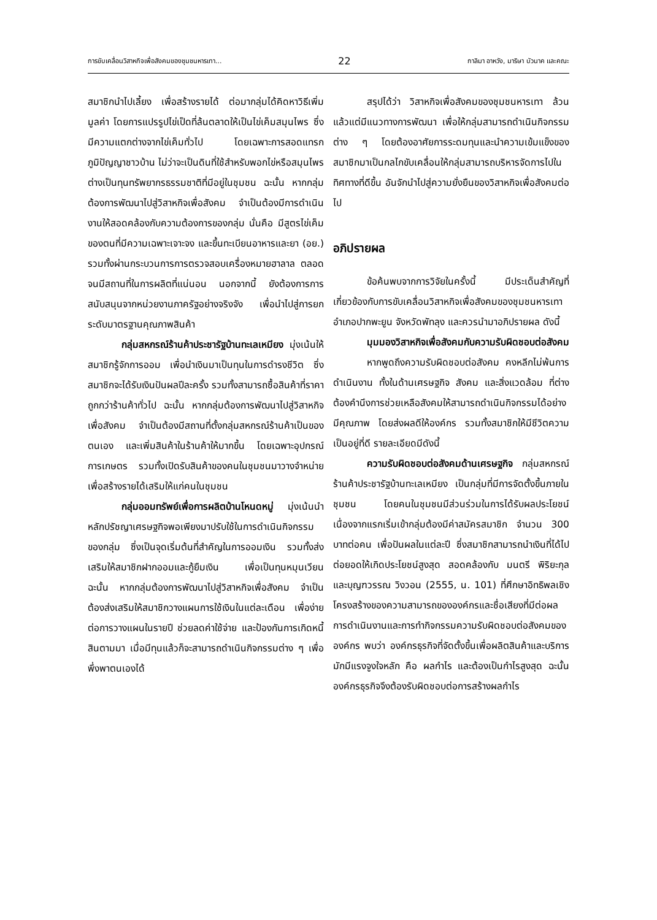การขับเคลื่อนวิสาหกิจเพื่อสังคมของชุมชนหารเทา... 22 กาลิมา อาหวัง, มาริษา บัวนาค และคณะ
สมาชิกนำไปเลี้ยง เพื่อสร้างรายได้ ต่อมากลุ่มได้คิดหาวิธีเพิ่มมูลค่า โดยการแปรรูปไข่เป็ดที่ล้นตลาดให้เป็นไข่เค็มสมุนไพร ซึ่งมีความแตกต่างจากไข่เค็มทั่วไป โดยเฉพาะการสอดแทรกภูมิปัญญาชาวบ้าน ไม่ว่าจะเป็นดินที่ใช้สำหรับพอกไข่หรือสมุนไพร ต่างเป็นทุนทรัพยากรธรรมชาติที่มีอยู่ในชุมชน ฉะนั้น หากกลุ่มต้องการพัฒนาไปสู่วิสาหกิจเพื่อสังคม จำเป็นต้องมีการดำเนินงานให้สอดคล้องกับความต้องการของกลุ่ม นั่นคือ มีสูตรไข่เค็มของตนที่มีความเฉพาะเจาะจง และขึ้นทะเบียนอาหารและยา (อย.) รวมทั้งผ่านกระบวนการการตรวจสอบเครื่องหมายฮาลาล ตลอดจนมีสถานที่ในการผลิตที่แน่นอน นอกจากนี้ ยังต้องการการสนับสนุนจากหน่วยงานภาครัฐอย่างจริงจัง เพื่อนำไปสู่การยกระดับมาตรฐานคุณภาพสินค้า
กลุ่มสหกรณ์ร้านค้าประชารัฐบ้านทะเลเหมียง มุ่งเน้นให้สมาชิกรู้จักการออม เพื่อนำเงินมาเป็นทุนในการดำรงชีวิต ซึ่งสมาชิกจะได้รับเงินปันผลปีละครั้ง รวมทั้งสามารถซื้อสินค้าที่ราคาถูกกว่าร้านค้าทั่วไป ฉะนั้น หากกลุ่มต้องการพัฒนาไปสู่วิสาหกิจเพื่อสังคม จำเป็นต้องมีสถานที่ตั้งกลุ่มสหกรณ์ร้านค้าเป็นของตนเอง และเพิ่มสินค้าในร้านค้าให้มากขึ้น โดยเฉพาะอุปกรณ์การเกษตร รวมทั้งเปิดรับสินค้าของคนในชุมชนมาวางจำหน่ายเพื่อสร้างรายได้เสริมให้แก่คนในชุมชน
กลุ่มออมทรัพย์เพื่อการผลิตบ้านโหนดหมู่ มุ่งเน้นนำหลักปรัชญาเศรษฐกิจพอเพียงมาปรับใช้ในการดำเนินกิจกรรมของกลุ่ม ซึ่งเป็นจุดเริ่มต้นที่สำคัญในการออมเงิน รวมทั้งส่งเสริมให้สมาชิกฝากออมและกู้ยืมเงิน เพื่อเป็นทุนหมุนเวียน ฉะนั้น หากกลุ่มต้องการพัฒนาไปสู่วิสาหกิจเพื่อสังคม จำเป็นต้องส่งเสริมให้สมาชิกวางแผนการใช้เงินในแต่ละเดือน เพื่อง่ายต่อการวางแผนในรายปี ช่วยลดค่าใช้จ่าย และป้องกันการเกิดหนี้สินตามมา เมื่อมีทุนแล้วก็จะสามารถดำเนินกิจกรรมต่าง ๆ เพื่อพึ่งพาตนเองได้
สรุปได้ว่า วิสาหกิจเพื่อสังคมของชุมชนหารเทา ล้วนแล้วแต่มีแนวทางการพัฒนา เพื่อให้กลุ่มสามารถดำเนินกิจกรรมต่าง ๆ โดยต้องอาศัยการระดมทุนและนำความเข้มแข็งของสมาชิกมาเป็นกลไกขับเคลื่อนให้กลุ่มสามารถบริหารจัดการไปในทิศทางที่ดีขึ้น อันจักนำไปสู่ความยั่งยืนของวิสาหกิจเพื่อสังคมต่อไป
อภิปรายผล
ข้อค้นพบจากการวิจัยในครั้งนี้ มีประเด็นสำคัญที่เกี่ยวข้องกับการขับเคลื่อนวิสาหกิจเพื่อสังคมของชุมชนหารเทา อำเภอปากพะยูน จังหวัดพัทลุง และควรนำมาอภิปรายผล ดังนี้
มุมมองวิสาหกิจเพื่อสังคมกับความรับผิดชอบต่อสังคม
หากพูดถึงความรับผิดชอบต่อสังคม คงหลีกไม่พ้นการดำเนินงาน ทั้งในด้านเศรษฐกิจ สังคม และสิ่งแวดล้อม ที่ต่างต้องคำนึงการช่วยเหลือสังคมให้สามารถดำเนินกิจกรรมได้อย่างมีคุณภาพ โดยส่งผลดีให้องค์กร รวมทั้งสมาชิกให้มีชีวิตความเป็นอยู่ที่ดี รายละเอียดมีดังนี้
ความรับผิดชอบต่อสังคมด้านเศรษฐกิจ กลุ่มสหกรณ์ร้านค้าประชารัฐบ้านทะเลเหมียง เป็นกลุ่มที่มีการจัดตั้งขึ้นภายในชุมชน โดยคนในชุมชนมีส่วนร่วมในการได้รับผลประโยชน์ เนื่องจากแรกเริ่มเข้ากลุ่มต้องมีค่าสมัครสมาชิก จำนวน 300 บาทต่อคน เพื่อปันผลในแต่ละปี ซึ่งสมาชิกสามารถนำเงินที่ได้ไปต่อยอดให้เกิดประโยชน์สูงสุด สอดคล้องกับ มนตรี พิริยะกุล และบุญฑวรรณ วิงวอน (2555, น. 101) ที่ศึกษาอิทธิพลเชิงโครงสร้างของความสามารถขององค์กรและชื่อเสียงที่มีต่อผลการดำเนินงานและการทำกิจกรรมความรับผิดชอบต่อสังคมขององค์กร พบว่า องค์กรธุรกิจที่จัดตั้งขึ้นเพื่อผลิตสินค้าและบริการ มักมีแรงจูงใจหลัก คือ ผลกำไร และต้องเป็นกำไรสูงสุด ฉะนั้น องค์กรธุรกิจจึงต้องรับผิดชอบต่อการสร้างผลกำไร